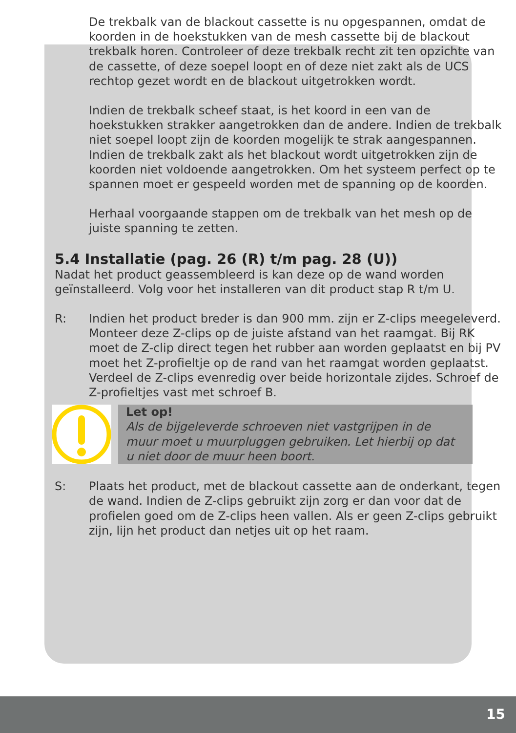De trekbalk van de blackout cassette is nu opgespannen, omdat de koorden in de hoekstukken van de mesh cassette bij de blackout trekbalk horen. Controleer of deze trekbalk recht zit ten opzichte van de cassette, of deze soepel loopt en of deze niet zakt als de UCS rechtop gezet wordt en de blackout uitgetrokken wordt.
Indien de trekbalk scheef staat, is het koord in een van de hoekstukken strakker aangetrokken dan de andere. Indien de trekbalk niet soepel loopt zijn de koorden mogelijk te strak aangespannen. Indien de trekbalk zakt als het blackout wordt uitgetrokken zijn de koorden niet voldoende aangetrokken. Om het systeem perfect op te spannen moet er gespeeld worden met de spanning op de koorden.
Herhaal voorgaande stappen om de trekbalk van het mesh op de juiste spanning te zetten.
5.4 Installatie (pag. 26 (R) t/m pag. 28 (U))
Nadat het product geassembleerd is kan deze op de wand worden geïnstalleerd. Volg voor het installeren van dit product stap R t/m U.
R: Indien het product breder is dan 900 mm. zijn er Z-clips meegeleverd. Monteer deze Z-clips op de juiste afstand van het raamgat. Bij RK moet de Z-clip direct tegen het rubber aan worden geplaatst en bij PV moet het Z-profieltje op de rand van het raamgat worden geplaatst. Verdeel de Z-clips evenredig over beide horizontale zijdes. Schroef de Z-profieltjes vast met schroef B.
Let op!
Als de bijgeleverde schroeven niet vastgrijpen in de muur moet u muurpluggen gebruiken. Let hierbij op dat u niet door de muur heen boort.
S: Plaats het product, met de blackout cassette aan de onderkant, tegen de wand. Indien de Z-clips gebruikt zijn zorg er dan voor dat de profielen goed om de Z-clips heen vallen. Als er geen Z-clips gebruikt zijn, lijn het product dan netjes uit op het raam.
15